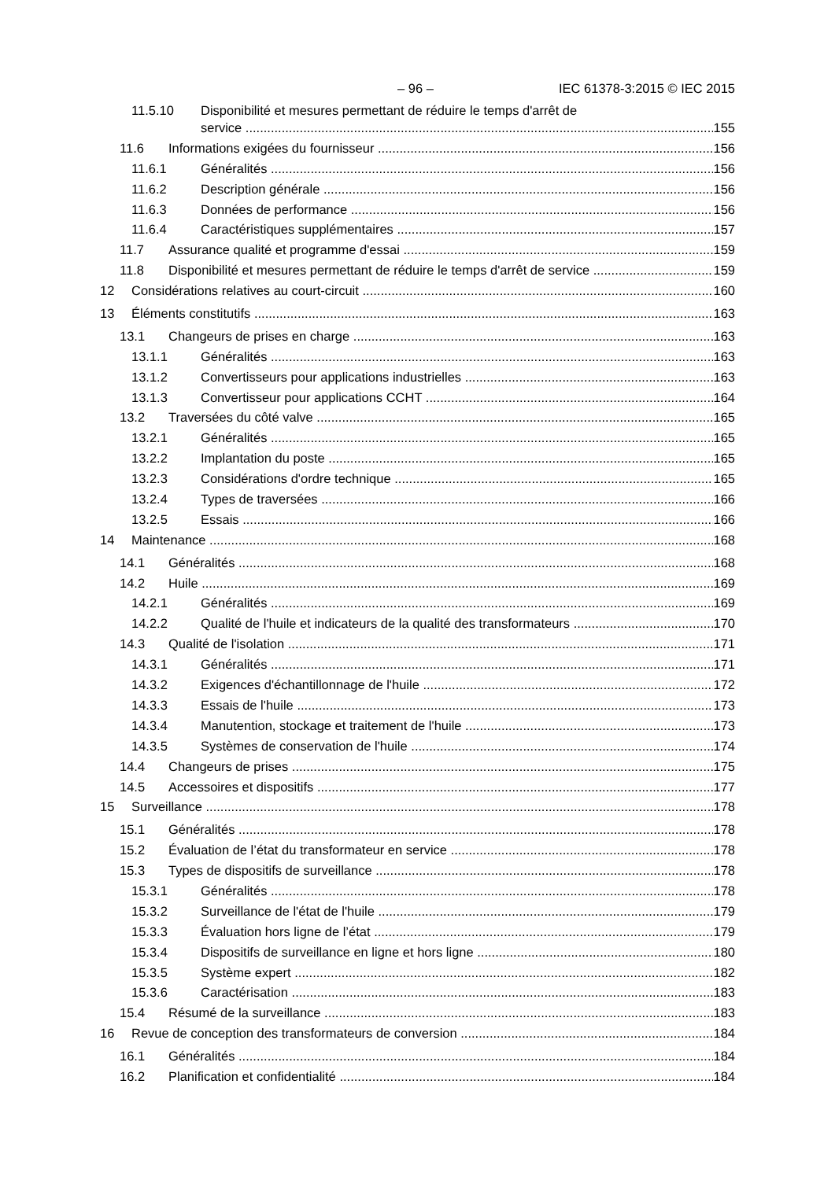– 96 – IEC 61378-3:2015 © IEC 2015
11.5.10 Disponibilité et mesures permettant de réduire le temps d'arrêt de
service 155
11.6 Informations exigées du fournisseur 156
11.6.1 Généralités 156
11.6.2 Description générale 156
11.6.3 Données de performance 156
11.6.4 Caractéristiques supplémentaires 157
11.7 Assurance qualité et programme d'essai 159
11.8 Disponibilité et mesures permettant de réduire le temps d'arrêt de service 159
12 Considérations relatives au court-circuit 160
13 Éléments constitutifs 163
13.1 Changeurs de prises en charge 163
13.1.1 Généralités 163
13.1.2 Convertisseurs pour applications industrielles 163
13.1.3 Convertisseur pour applications CCHT 164
13.2 Traversées du côté valve 165
13.2.1 Généralités 165
13.2.2 Implantation du poste 165
13.2.3 Considérations d'ordre technique 165
13.2.4 Types de traversées 166
13.2.5 Essais 166
14 Maintenance 168
14.1 Généralités 168
14.2 Huile 169
14.2.1 Généralités 169
14.2.2 Qualité de l'huile et indicateurs de la qualité des transformateurs 170
14.3 Qualité de l'isolation 171
14.3.1 Généralités 171
14.3.2 Exigences d'échantillonnage de l'huile 172
14.3.3 Essais de l'huile 173
14.3.4 Manutention, stockage et traitement de l'huile 173
14.3.5 Systèmes de conservation de l'huile 174
14.4 Changeurs de prises 175
14.5 Accessoires et dispositifs 177
15 Surveillance 178
15.1 Généralités 178
15.2 Évaluation de l’état du transformateur en service 178
15.3 Types de dispositifs de surveillance 178
15.3.1 Généralités 178
15.3.2 Surveillance de l'état de l'huile 179
15.3.3 Évaluation hors ligne de l’état 179
15.3.4 Dispositifs de surveillance en ligne et hors ligne 180
15.3.5 Système expert 182
15.3.6 Caractérisation 183
15.4 Résumé de la surveillance 183
16 Revue de conception des transformateurs de conversion 184
16.1 Généralités 184
16.2 Planification et confidentialité 184